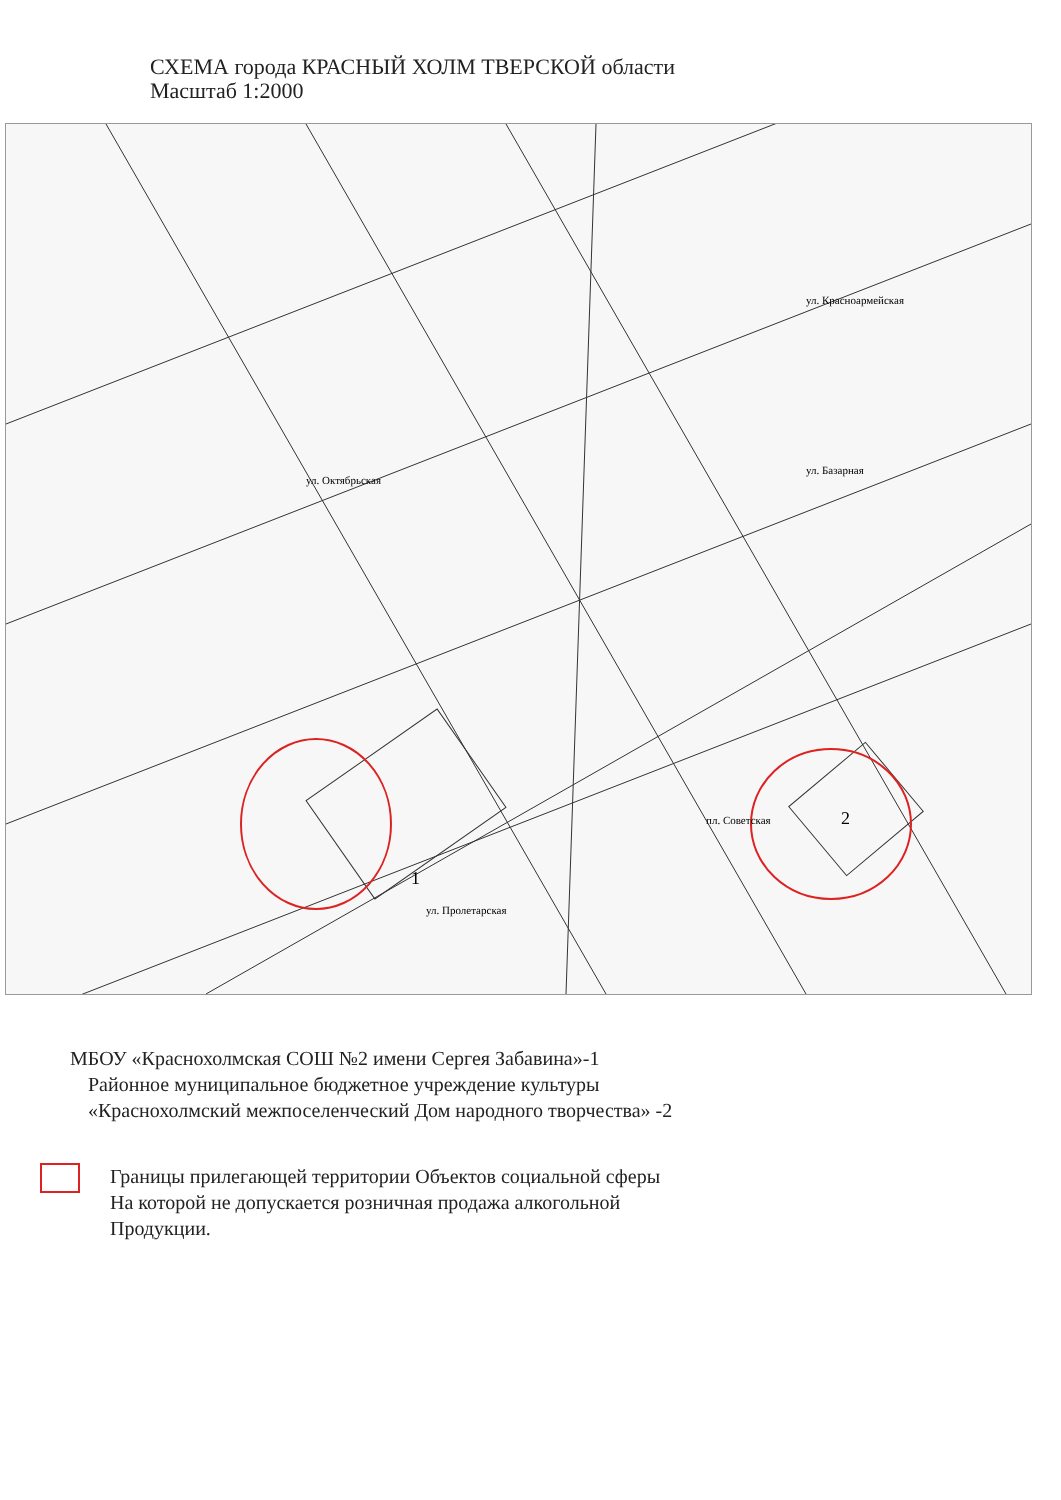СХЕМА города КРАСНЫЙ ХОЛМ ТВЕРСКОЙ области
Масштаб 1:2000
1
2
пл. Советская
ул. Пролетарская
ул. Базарная
ул. Красноармейская
ул. Октябрьская
МБОУ «Краснохолмская СОШ №2 имени Сергея Забавина»-1
Районное муниципальное бюджетное учреждение культуры
«Краснохолмский межпоселенческий Дом народного творчества» -2
Границы прилегающей территории Объектов социальной сферы
На которой не допускается розничная продажа алкогольной
Продукции.